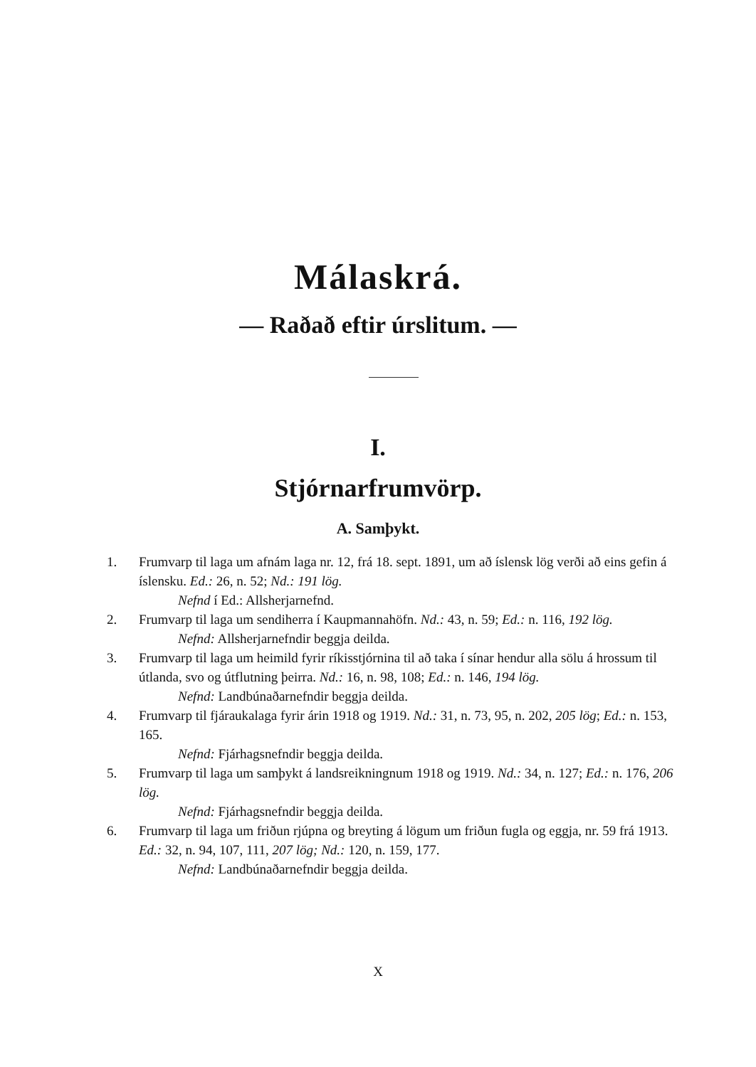Málaskrá.
— Raðað eftir úrslitum. —
I.
Stjórnarfrumvörp.
A. Samþykt.
1. Frumvarp til laga um afnám laga nr. 12, frá 18. sept. 1891, um að íslensk lög verði að eins gefin á íslensku. Ed.: 26, n. 52; Nd.: 191 lög.
Nefnd í Ed.: Allsherjarnefnd.
2. Frumvarp til laga um sendiherra í Kaupmannahöfn. Nd.: 43, n. 59; Ed.: n. 116, 192 lög.
Nefnd: Allsherjarnefndir beggja deilda.
3. Frumvarp til laga um heimild fyrir ríkisstjórnina til að taka í sínar hendur alla sölu á hrossum til útlanda, svo og útflutning þeirra. Nd.: 16, n. 98, 108; Ed.: n. 146, 194 lög.
Nefnd: Landbúnaðarnefndir beggja deilda.
4. Frumvarp til fjáraukalaga fyrir árin 1918 og 1919. Nd.: 31, n. 73, 95, n. 202, 205 lög; Ed.: n. 153, 165.
Nefnd: Fjárhagsnefndir beggja deilda.
5. Frumvarp til laga um samþykt á landsreikningnum 1918 og 1919. Nd.: 34, n. 127; Ed.: n. 176, 206 lög.
Nefnd: Fjárhagsnefndir beggja deilda.
6. Frumvarp til laga um friðun rjúpna og breyting á lögum um friðun fugla og eggja, nr. 59 frá 1913. Ed.: 32, n. 94, 107, 111, 207 lög; Nd.: 120, n. 159, 177.
Nefnd: Landbúnaðarnefndir beggja deilda.
X